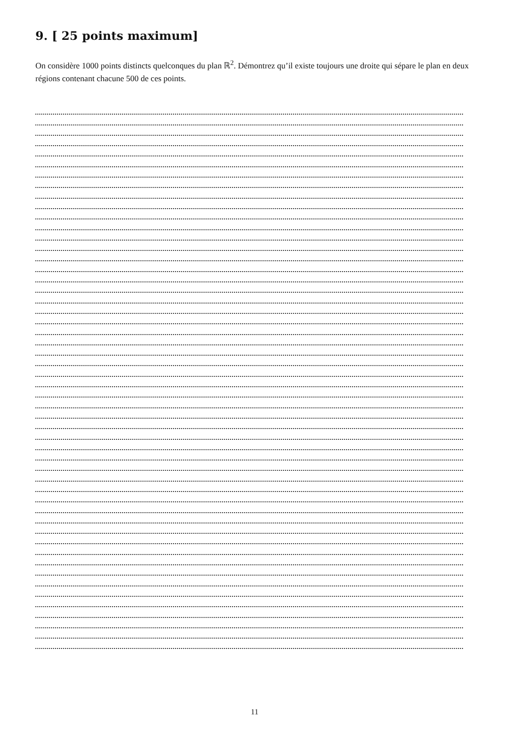9. [ 25 points maximum]
On considère 1000 points distincts quelconques du plan ℝ<sup>2</sup>. Démontrez qu’il existe toujours une droite qui sépare le plan en deux régions contenant chacune 500 de ces points.
11